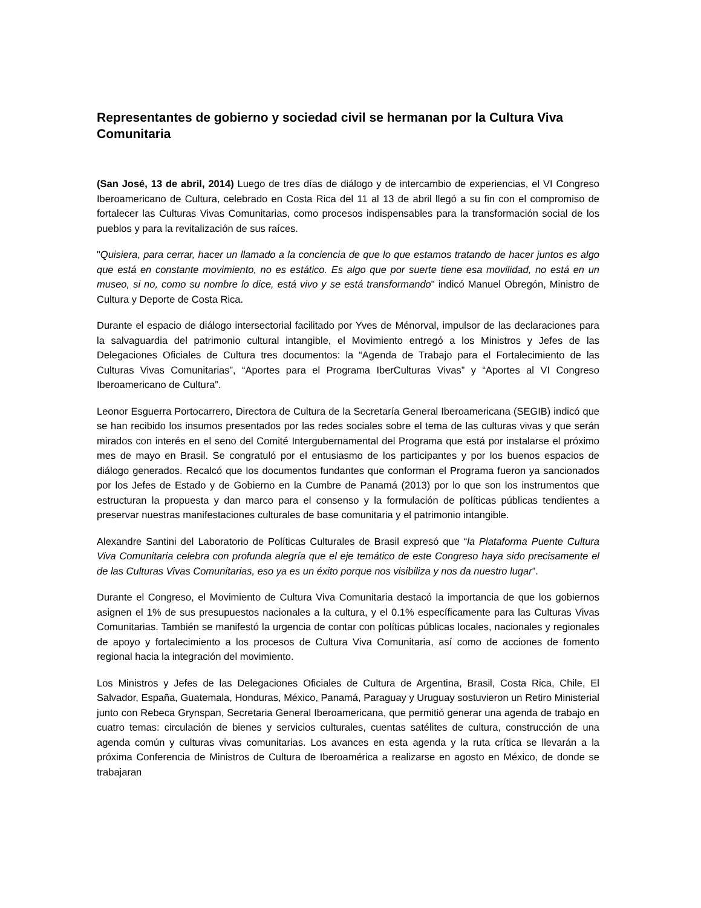Representantes de gobierno y sociedad civil se hermanan por la Cultura Viva Comunitaria
(San José, 13 de abril, 2014) Luego de tres días de diálogo y de intercambio de experiencias, el VI Congreso Iberoamericano de Cultura, celebrado en Costa Rica del 11 al 13 de abril llegó a su fin con el compromiso de fortalecer las Culturas Vivas Comunitarias, como procesos indispensables para la transformación social de los pueblos y para la revitalización de sus raíces.
"Quisiera, para cerrar, hacer un llamado a la conciencia de que lo que estamos tratando de hacer juntos es algo que está en constante movimiento, no es estático. Es algo que por suerte tiene esa movilidad, no está en un museo, si no, como su nombre lo dice, está vivo y se está transformando" indicó Manuel Obregón, Ministro de Cultura y Deporte de Costa Rica.
Durante el espacio de diálogo intersectorial facilitado por Yves de Ménorval, impulsor de las declaraciones para la salvaguardia del patrimonio cultural intangible, el Movimiento entregó a los Ministros y Jefes de las Delegaciones Oficiales de Cultura tres documentos: la “Agenda de Trabajo para el Fortalecimiento de las Culturas Vivas Comunitarias”, “Aportes para el Programa IberCulturas Vivas” y “Aportes al VI Congreso Iberoamericano de Cultura”.
Leonor Esguerra Portocarrero, Directora de Cultura de la Secretaría General Iberoamericana (SEGIB) indicó que se han recibido los insumos presentados por las redes sociales sobre el tema de las culturas vivas y que serán mirados con interés en el seno del Comité Intergubernamental del Programa que está por instalarse el próximo mes de mayo en Brasil. Se congratuló por el entusiasmo de los participantes y por los buenos espacios de diálogo generados. Recalcó que los documentos fundantes que conforman el Programa fueron ya sancionados por los Jefes de Estado y de Gobierno en la Cumbre de Panamá (2013) por lo que son los instrumentos que estructuran la propuesta y dan marco para el consenso y la formulación de políticas públicas tendientes a preservar nuestras manifestaciones culturales de base comunitaria y el patrimonio intangible.
Alexandre Santini del Laboratorio de Políticas Culturales de Brasil expresó que “la Plataforma Puente Cultura Viva Comunitaria celebra con profunda alegría que el eje temático de este Congreso haya sido precisamente el de las Culturas Vivas Comunitarias, eso ya es un éxito porque nos visibiliza y nos da nuestro lugar”.
Durante el Congreso, el Movimiento de Cultura Viva Comunitaria destacó la importancia de que los gobiernos asignen el 1% de sus presupuestos nacionales a la cultura, y el 0.1% específicamente para las Culturas Vivas Comunitarias. También se manifestó la urgencia de contar con políticas públicas locales, nacionales y regionales de apoyo y fortalecimiento a los procesos de Cultura Viva Comunitaria, así como de acciones de fomento regional hacia la integración del movimiento.
Los Ministros y Jefes de las Delegaciones Oficiales de Cultura de Argentina, Brasil, Costa Rica, Chile, El Salvador, España, Guatemala, Honduras, México, Panamá, Paraguay y Uruguay sostuvieron un Retiro Ministerial junto con Rebeca Grynspan, Secretaria General Iberoamericana, que permitió generar una agenda de trabajo en cuatro temas: circulación de bienes y servicios culturales, cuentas satélites de cultura, construcción de una agenda común y culturas vivas comunitarias. Los avances en esta agenda y la ruta crítica se llevarán a la próxima Conferencia de Ministros de Cultura de Iberoamérica a realizarse en agosto en México, de donde se trabajaran